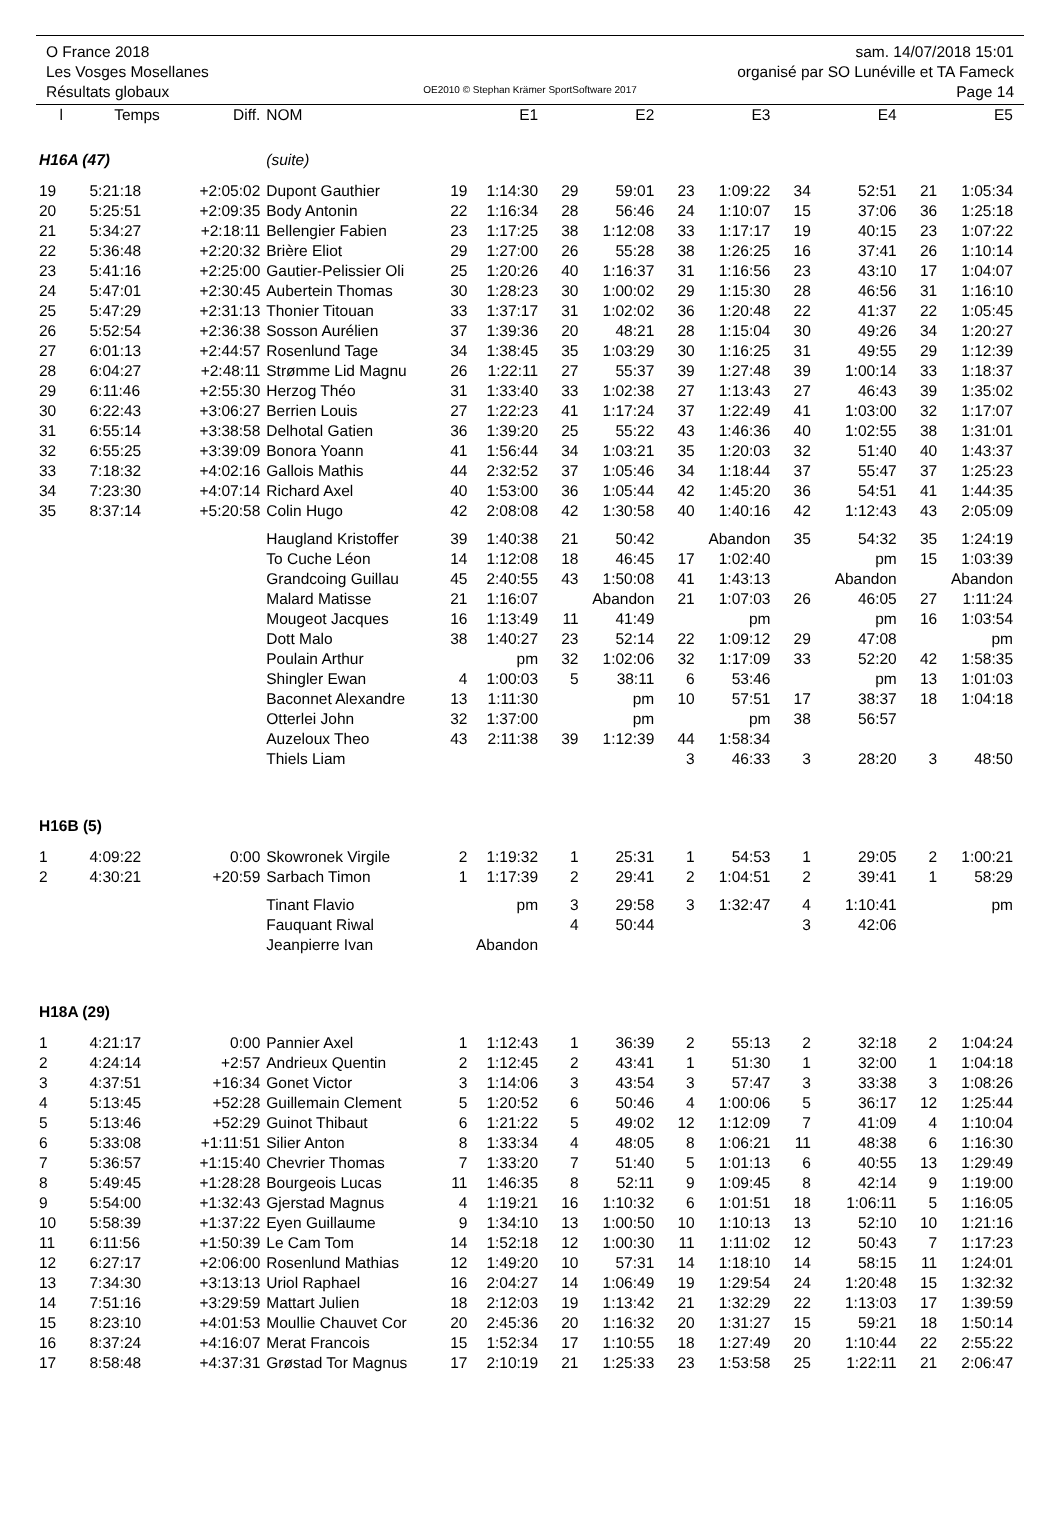O France 2018
Les Vosges Mosellanes
Résultats globaux
OE2010 © Stephan Krämer SportSoftware 2017
sam. 14/07/2018 15:01
organisé par SO Lunéville et TA Fameck
Page 14
| l | Temps | Diff. | NOM | | E1 | | E2 | | E3 | | E4 | | E5 |
| --- | --- | --- | --- | --- | --- | --- | --- | --- | --- | --- | --- | --- | --- |
| H16A (47) | | | (suite) | | | | | | | | | | |
| 19 | 5:21:18 | +2:05:02 | Dupont Gauthier | 19 | 1:14:30 | 29 | 59:01 | 23 | 1:09:22 | 34 | 52:51 | 21 | 1:05:34 |
| 20 | 5:25:51 | +2:09:35 | Body Antonin | 22 | 1:16:34 | 28 | 56:46 | 24 | 1:10:07 | 15 | 37:06 | 36 | 1:25:18 |
| 21 | 5:34:27 | +2:18:11 | Bellengier Fabien | 23 | 1:17:25 | 38 | 1:12:08 | 33 | 1:17:17 | 19 | 40:15 | 23 | 1:07:22 |
| 22 | 5:36:48 | +2:20:32 | Brière Eliot | 29 | 1:27:00 | 26 | 55:28 | 38 | 1:26:25 | 16 | 37:41 | 26 | 1:10:14 |
| 23 | 5:41:16 | +2:25:00 | Gautier-Pelissier Oli | 25 | 1:20:26 | 40 | 1:16:37 | 31 | 1:16:56 | 23 | 43:10 | 17 | 1:04:07 |
| 24 | 5:47:01 | +2:30:45 | Aubertein Thomas | 30 | 1:28:23 | 30 | 1:00:02 | 29 | 1:15:30 | 28 | 46:56 | 31 | 1:16:10 |
| 25 | 5:47:29 | +2:31:13 | Thonier Titouan | 33 | 1:37:17 | 31 | 1:02:02 | 36 | 1:20:48 | 22 | 41:37 | 22 | 1:05:45 |
| 26 | 5:52:54 | +2:36:38 | Sosson Aurélien | 37 | 1:39:36 | 20 | 48:21 | 28 | 1:15:04 | 30 | 49:26 | 34 | 1:20:27 |
| 27 | 6:01:13 | +2:44:57 | Rosenlund Tage | 34 | 1:38:45 | 35 | 1:03:29 | 30 | 1:16:25 | 31 | 49:55 | 29 | 1:12:39 |
| 28 | 6:04:27 | +2:48:11 | Strømme Lid Magnu | 26 | 1:22:11 | 27 | 55:37 | 39 | 1:27:48 | 39 | 1:00:14 | 33 | 1:18:37 |
| 29 | 6:11:46 | +2:55:30 | Herzog Théo | 31 | 1:33:40 | 33 | 1:02:38 | 27 | 1:13:43 | 27 | 46:43 | 39 | 1:35:02 |
| 30 | 6:22:43 | +3:06:27 | Berrien Louis | 27 | 1:22:23 | 41 | 1:17:24 | 37 | 1:22:49 | 41 | 1:03:00 | 32 | 1:17:07 |
| 31 | 6:55:14 | +3:38:58 | Delhotal Gatien | 36 | 1:39:20 | 25 | 55:22 | 43 | 1:46:36 | 40 | 1:02:55 | 38 | 1:31:01 |
| 32 | 6:55:25 | +3:39:09 | Bonora Yoann | 41 | 1:56:44 | 34 | 1:03:21 | 35 | 1:20:03 | 32 | 51:40 | 40 | 1:43:37 |
| 33 | 7:18:32 | +4:02:16 | Gallois Mathis | 44 | 2:32:52 | 37 | 1:05:46 | 34 | 1:18:44 | 37 | 55:47 | 37 | 1:25:23 |
| 34 | 7:23:30 | +4:07:14 | Richard Axel | 40 | 1:53:00 | 36 | 1:05:44 | 42 | 1:45:20 | 36 | 54:51 | 41 | 1:44:35 |
| 35 | 8:37:14 | +5:20:58 | Colin Hugo | 42 | 2:08:08 | 42 | 1:30:58 | 40 | 1:40:16 | 42 | 1:12:43 | 43 | 2:05:09 |
| | | | Haugland Kristoffer | 39 | 1:40:38 | 21 | 50:42 | | Abandon | 35 | 54:32 | 35 | 1:24:19 |
| | | | To Cuche Léon | 14 | 1:12:08 | 18 | 46:45 | 17 | 1:02:40 | | pm | 15 | 1:03:39 |
| | | | Grandcoing Guillau | 45 | 2:40:55 | 43 | 1:50:08 | 41 | 1:43:13 | | Abandon | | Abandon |
| | | | Malard Matisse | 21 | 1:16:07 | | Abandon | 21 | 1:07:03 | 26 | 46:05 | 27 | 1:11:24 |
| | | | Mougeot Jacques | 16 | 1:13:49 | 11 | 41:49 | | pm | | pm | 16 | 1:03:54 |
| | | | Dott Malo | 38 | 1:40:27 | 23 | 52:14 | 22 | 1:09:12 | 29 | 47:08 | | pm |
| | | | Poulain Arthur | | pm | 32 | 1:02:06 | 32 | 1:17:09 | 33 | 52:20 | 42 | 1:58:35 |
| | | | Shingler Ewan | 4 | 1:00:03 | 5 | 38:11 | 6 | 53:46 | | pm | 13 | 1:01:03 |
| | | | Baconnet Alexandre | 13 | 1:11:30 | | pm | 10 | 57:51 | 17 | 38:37 | 18 | 1:04:18 |
| | | | Otterlei John | 32 | 1:37:00 | | pm | | pm | 38 | 56:57 | | |
| | | | Auzeloux Theo | 43 | 2:11:38 | 39 | 1:12:39 | 44 | 1:58:34 | | | | |
| | | | Thiels Liam | | | | | 3 | 46:33 | 3 | 28:20 | 3 | 48:50 |
| H16B (5) | | | | | | | | | | | | | |
| 1 | 4:09:22 | 0:00 | Skowronek Virgile | 2 | 1:19:32 | 1 | 25:31 | 1 | 54:53 | 1 | 29:05 | 2 | 1:00:21 |
| 2 | 4:30:21 | +20:59 | Sarbach Timon | 1 | 1:17:39 | 2 | 29:41 | 2 | 1:04:51 | 2 | 39:41 | 1 | 58:29 |
| | | | Tinant Flavio | | pm | 3 | 29:58 | 3 | 1:32:47 | 4 | 1:10:41 | | pm |
| | | | Fauquant Riwal | | | 4 | 50:44 | | | 3 | 42:06 | | |
| | | | Jeanpierre Ivan | | Abandon | | | | | | | | |
| H18A (29) | | | | | | | | | | | | | |
| 1 | 4:21:17 | 0:00 | Pannier Axel | 1 | 1:12:43 | 1 | 36:39 | 2 | 55:13 | 2 | 32:18 | 2 | 1:04:24 |
| 2 | 4:24:14 | +2:57 | Andrieux Quentin | 2 | 1:12:45 | 2 | 43:41 | 1 | 51:30 | 1 | 32:00 | 1 | 1:04:18 |
| 3 | 4:37:51 | +16:34 | Gonet Victor | 3 | 1:14:06 | 3 | 43:54 | 3 | 57:47 | 3 | 33:38 | 3 | 1:08:26 |
| 4 | 5:13:45 | +52:28 | Guillemain Clement | 5 | 1:20:52 | 6 | 50:46 | 4 | 1:00:06 | 5 | 36:17 | 12 | 1:25:44 |
| 5 | 5:13:46 | +52:29 | Guinot Thibaut | 6 | 1:21:22 | 5 | 49:02 | 12 | 1:12:09 | 7 | 41:09 | 4 | 1:10:04 |
| 6 | 5:33:08 | +1:11:51 | Silier Anton | 8 | 1:33:34 | 4 | 48:05 | 8 | 1:06:21 | 11 | 48:38 | 6 | 1:16:30 |
| 7 | 5:36:57 | +1:15:40 | Chevrier Thomas | 7 | 1:33:20 | 7 | 51:40 | 5 | 1:01:13 | 6 | 40:55 | 13 | 1:29:49 |
| 8 | 5:49:45 | +1:28:28 | Bourgeois Lucas | 11 | 1:46:35 | 8 | 52:11 | 9 | 1:09:45 | 8 | 42:14 | 9 | 1:19:00 |
| 9 | 5:54:00 | +1:32:43 | Gjerstad Magnus | 4 | 1:19:21 | 16 | 1:10:32 | 6 | 1:01:51 | 18 | 1:06:11 | 5 | 1:16:05 |
| 10 | 5:58:39 | +1:37:22 | Eyen Guillaume | 9 | 1:34:10 | 13 | 1:00:50 | 10 | 1:10:13 | 13 | 52:10 | 10 | 1:21:16 |
| 11 | 6:11:56 | +1:50:39 | Le Cam Tom | 14 | 1:52:18 | 12 | 1:00:30 | 11 | 1:11:02 | 12 | 50:43 | 7 | 1:17:23 |
| 12 | 6:27:17 | +2:06:00 | Rosenlund Mathias | 12 | 1:49:20 | 10 | 57:31 | 14 | 1:18:10 | 14 | 58:15 | 11 | 1:24:01 |
| 13 | 7:34:30 | +3:13:13 | Uriol Raphael | 16 | 2:04:27 | 14 | 1:06:49 | 19 | 1:29:54 | 24 | 1:20:48 | 15 | 1:32:32 |
| 14 | 7:51:16 | +3:29:59 | Mattart Julien | 18 | 2:12:03 | 19 | 1:13:42 | 21 | 1:32:29 | 22 | 1:13:03 | 17 | 1:39:59 |
| 15 | 8:23:10 | +4:01:53 | Moullie Chauvet Cor | 20 | 2:45:36 | 20 | 1:16:32 | 20 | 1:31:27 | 15 | 59:21 | 18 | 1:50:14 |
| 16 | 8:37:24 | +4:16:07 | Merat Francois | 15 | 1:52:34 | 17 | 1:10:55 | 18 | 1:27:49 | 20 | 1:10:44 | 22 | 2:55:22 |
| 17 | 8:58:48 | +4:37:31 | Grøstad Tor Magnus | 17 | 2:10:19 | 21 | 1:25:33 | 23 | 1:53:58 | 25 | 1:22:11 | 21 | 2:06:47 |